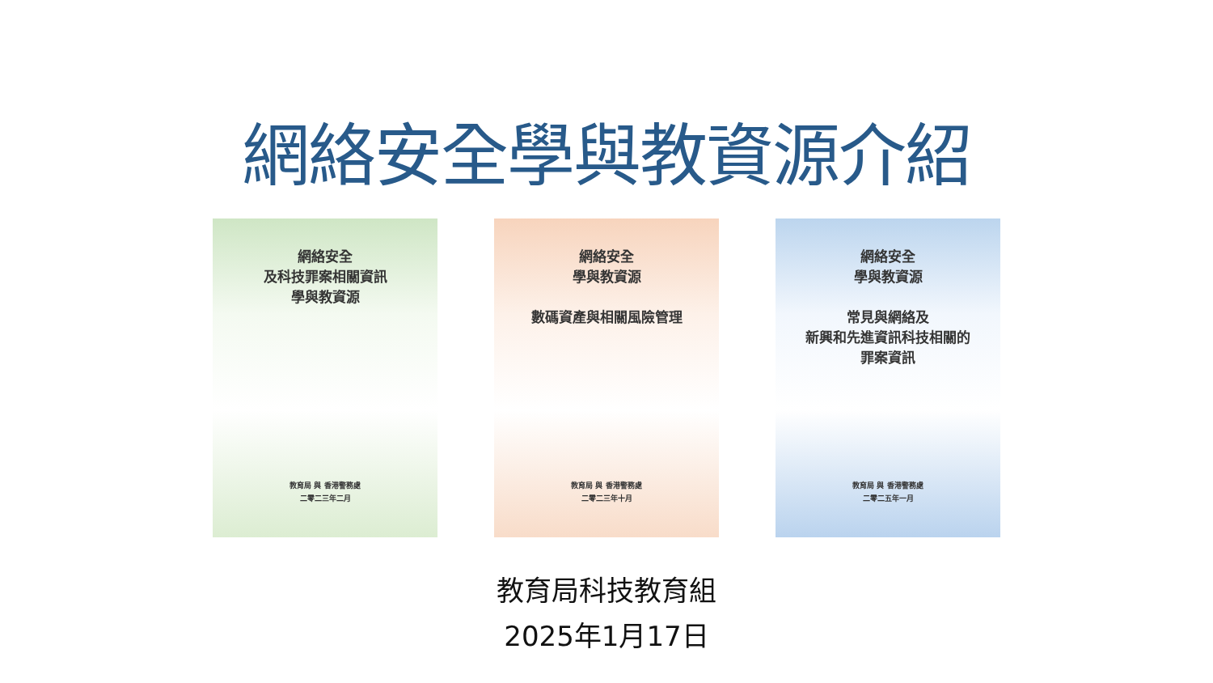網絡安全學與教資源介紹
網絡安全
及科技罪案相關資訊
學與教資源
教育局 與 香港警務處
二零二三年二月
網絡安全
學與教資源
數碼資產與相關風險管理
教育局 與 香港警務處
二零二三年十月
網絡安全
學與教資源
常見與網絡及
新興和先進資訊科技相關的
罪案資訊
教育局 與 香港警務處
二零二五年一月
教育局科技教育組
2025年1月17日